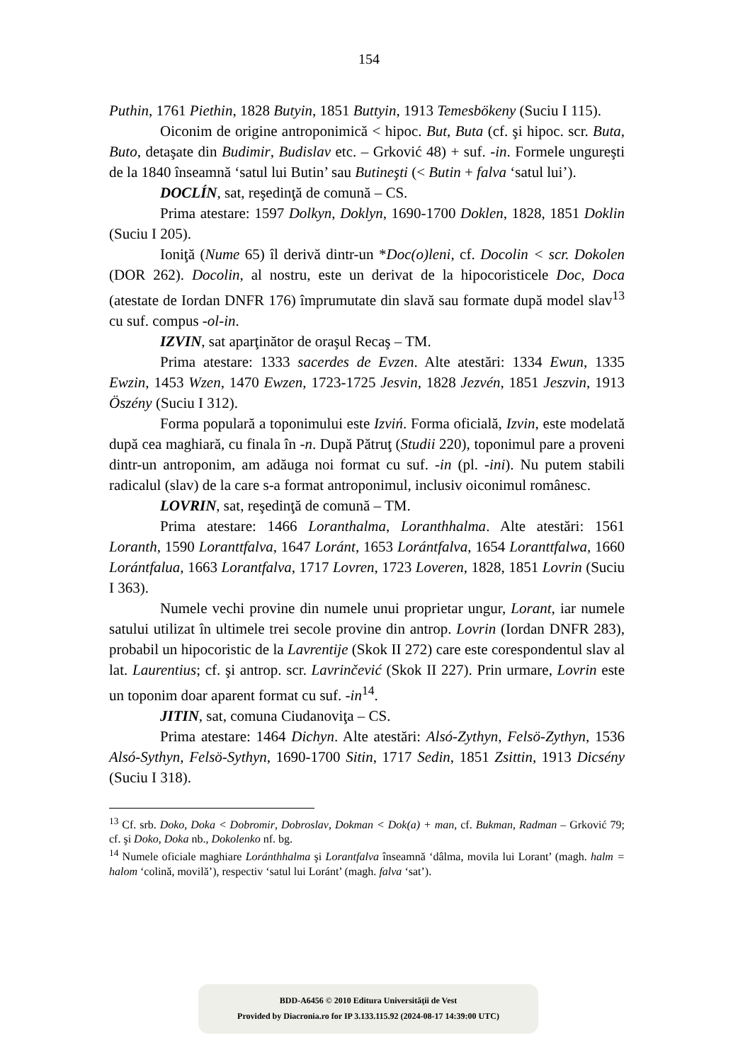154
Puthin, 1761 Piethin, 1828 Butyin, 1851 Buttyin, 1913 Temesbökeny (Suciu I 115).
Oiconim de origine antroponimică < hipoc. But, Buta (cf. şi hipoc. scr. Buta, Buto, detaşate din Budimir, Budislav etc. – Grković 48) + suf. -in. Formele ungureşti de la 1840 înseamnă ‘satul lui Butin’ sau Butineşti (< Butin + falva ‘satul lui’).
DOCLÍN, sat, reşedinţă de comună – CS.
Prima atestare: 1597 Dolkyn, Doklyn, 1690-1700 Doklen, 1828, 1851 Doklin (Suciu I 205).
Ioniţă (Nume 65) îl derivă dintr-un *Doc(o)leni, cf. Docolin < scr. Dokolen (DOR 262). Docolin, al nostru, este un derivat de la hipocoristicele Doc, Doca (atestate de Iordan DNFR 176) împrumutate din slavă sau formate după model slav<sup>13</sup> cu suf. compus -ol-in.
IZVIN, sat aparţinător de oraşul Recaş – TM.
Prima atestare: 1333 sacerdes de Evzen. Alte atestări: 1334 Ewun, 1335 Ewzin, 1453 Wzen, 1470 Ewzen, 1723-1725 Jesvin, 1828 Jezvén, 1851 Jeszvin, 1913 Öszény (Suciu I 312).
Forma populară a toponimului este Izviń. Forma oficială, Izvin, este modelată după cea maghiară, cu finala în -n. După Pătruţ (Studii 220), toponimul pare a proveni dintr-un antroponim, am adăuga noi format cu suf. -in (pl. -ini). Nu putem stabili radicalul (slav) de la care s-a format antroponimul, inclusiv oiconimul românesc.
LOVRIN, sat, reşedinţă de comună – TM.
Prima atestare: 1466 Loranthalma, Loranthhalma. Alte atestări: 1561 Loranth, 1590 Loranttfalva, 1647 Loránt, 1653 Lorántfalva, 1654 Loranttfalwa, 1660 Lorántfalua, 1663 Lorantfalva, 1717 Lovren, 1723 Loveren, 1828, 1851 Lovrin (Suciu I 363).
Numele vechi provine din numele unui proprietar ungur, Lorant, iar numele satului utilizat în ultimele trei secole provine din antrop. Lovrin (Iordan DNFR 283), probabil un hipocoristic de la Lavrentije (Skok II 272) care este corespondentul slav al lat. Laurentius; cf. şi antrop. scr. Lavrinčević (Skok II 227). Prin urmare, Lovrin este un toponim doar aparent format cu suf. -in<sup>14</sup>.
JITIN, sat, comuna Ciudanoviţa – CS.
Prima atestare: 1464 Dichyn. Alte atestări: Alsó-Zythyn, Felsö-Zythyn, 1536 Alsó-Sythyn, Felsö-Sythyn, 1690-1700 Sitin, 1717 Sedin, 1851 Zsittin, 1913 Dicsény (Suciu I 318).
<sup>13</sup> Cf. srb. Doko, Doka < Dobromir, Dobroslav, Dokman < Dok(a) + man, cf. Bukman, Radman – Grković 79; cf. şi Doko, Doka nb., Dokolenko nf. bg.
<sup>14</sup> Numele oficiale maghiare Loránthhalma şi Lorantfalva înseamnă ‘dâlma, movila lui Lorant’ (magh. halm = halom ‘colină, movilă’), respectiv ‘satul lui Loránt’ (magh. falva ‘sat’).
BDD-A6456 © 2010 Editura Universităţii de Vest
Provided by Diacronia.ro for IP 3.133.115.92 (2024-08-17 14:39:00 UTC)